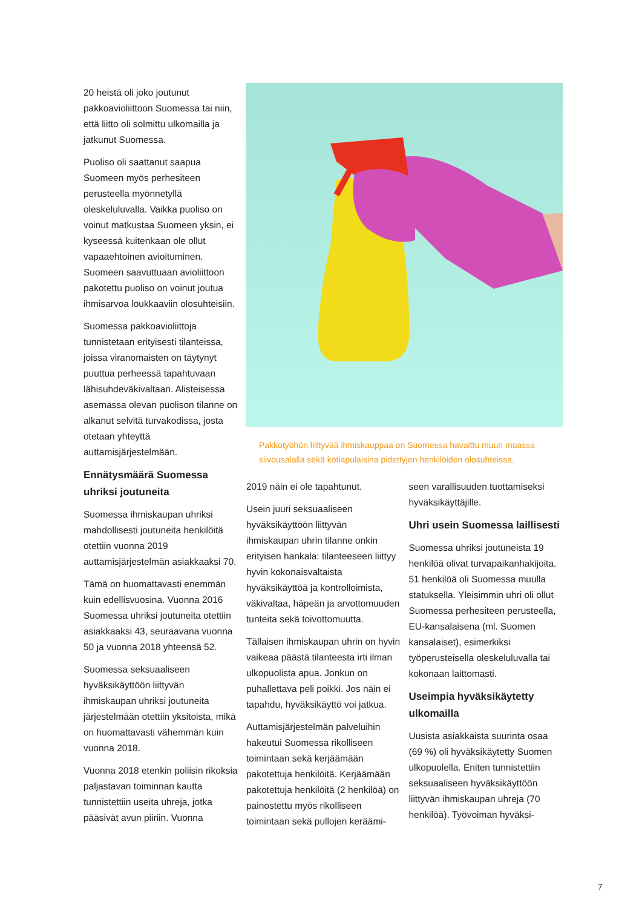20 heistä oli joko joutunut pakkoavioliittoon Suomessa tai niin, että liitto oli solmittu ulkomailla ja jatkunut Suomessa.
Puoliso oli saattanut saapua Suomeen myös perhesiteen perusteella myönnetyllä oleskeluluvalla. Vaikka puoliso on voinut matkustaa Suomeen yksin, ei kyseessä kuitenkaan ole ollut vapaaehtoinen avioituminen. Suomeen saavuttuaan avioliittoon pakotettu puoliso on voinut joutua ihmisarvoa loukkaaviin olosuhteisiin.
Suomessa pakkoavioliittoja tunnistetaan erityisesti tilanteissa, joissa viranomaisten on täytynyt puuttua perheessä tapahtuvaan lähisuhdeväkivaltaan. Alisteisessa asemassa olevan puolison tilanne on alkanut selvitä turvakodissa, josta otetaan yhteyttä auttamisjärjestelmään.
Ennätysmäärä Suomessa uhriksi joutuneita
Suomessa ihmiskaupan uhriksi mahdollisesti joutuneita henkilöitä otettiin vuonna 2019 auttamisjärjestelmän asiakkaaksi 70.
Tämä on huomattavasti enemmän kuin edellisvuosina. Vuonna 2016 Suomessa uhriksi joutuneita otettiin asiakkaaksi 43, seuraavana vuonna 50 ja vuonna 2018 yhteensä 52.
Suomessa seksuaaliseen hyväksikäyttöön liittyvän ihmiskaupan uhriksi joutuneita järjestelmään otettiin yksitoista, mikä on huomattavasti vähemmän kuin vuonna 2018.
Vuonna 2018 etenkin poliisin rikoksia paljastavan toiminnan kautta tunnistettiin useita uhreja, jotka pääsivät avun piiriin. Vuonna
Pakkotyöhön liittyvää ihmiskauppaa on Suomessa havaittu muun muassa siivousalalla sekä kotiapulaisina pidettyjen henkilöiden olosuhteissa.
2019 näin ei ole tapahtunut.
Usein juuri seksuaaliseen hyväksikäyttöön liittyvän ihmiskaupan uhrin tilanne onkin erityisen hankala: tilanteeseen liittyy hyvin kokonaisvaltaista hyväksikäyttöä ja kontrolloimista, väkivaltaa, häpeän ja arvottomuuden tunteita sekä toivottomuutta.
Tällaisen ihmiskaupan uhrin on hyvin vaikeaa päästä tilanteesta irti ilman ulkopuolista apua. Jonkun on puhallettava peli poikki. Jos näin ei tapahdu, hyväksikäyttö voi jatkua.
Auttamisjärjestelmän palveluihin hakeutui Suomessa rikolliseen toimintaan sekä kerjäämään pakotettuja henkilöitä. Kerjäämään pakotettuja henkilöitä (2 henkilöä) on painostettu myös rikolliseen toimintaan sekä pullojen keräämi-
seen varallisuuden tuottamiseksi hyväksikäyttäjille.
Uhri usein Suomessa laillisesti
Suomessa uhriksi joutuneista 19 henkilöä olivat turvapaikanhakijoita. 51 henkilöä oli Suomessa muulla statuksella. Yleisimmin uhri oli ollut Suomessa perhesiteen perusteella, EU-kansalaisena (ml. Suomen kansalaiset), esimerkiksi työperusteisella oleskeluluvalla tai kokonaan laittomasti.
Useimpia hyväksikäytetty ulkomailla
Uusista asiakkaista suurinta osaa (69 %) oli hyväksikäytetty Suomen ulkopuolella. Eniten tunnistettiin seksuaaliseen hyväksikäyttöön liittyvän ihmiskaupan uhreja (70 henkilöä). Työvoiman hyväksi-
7